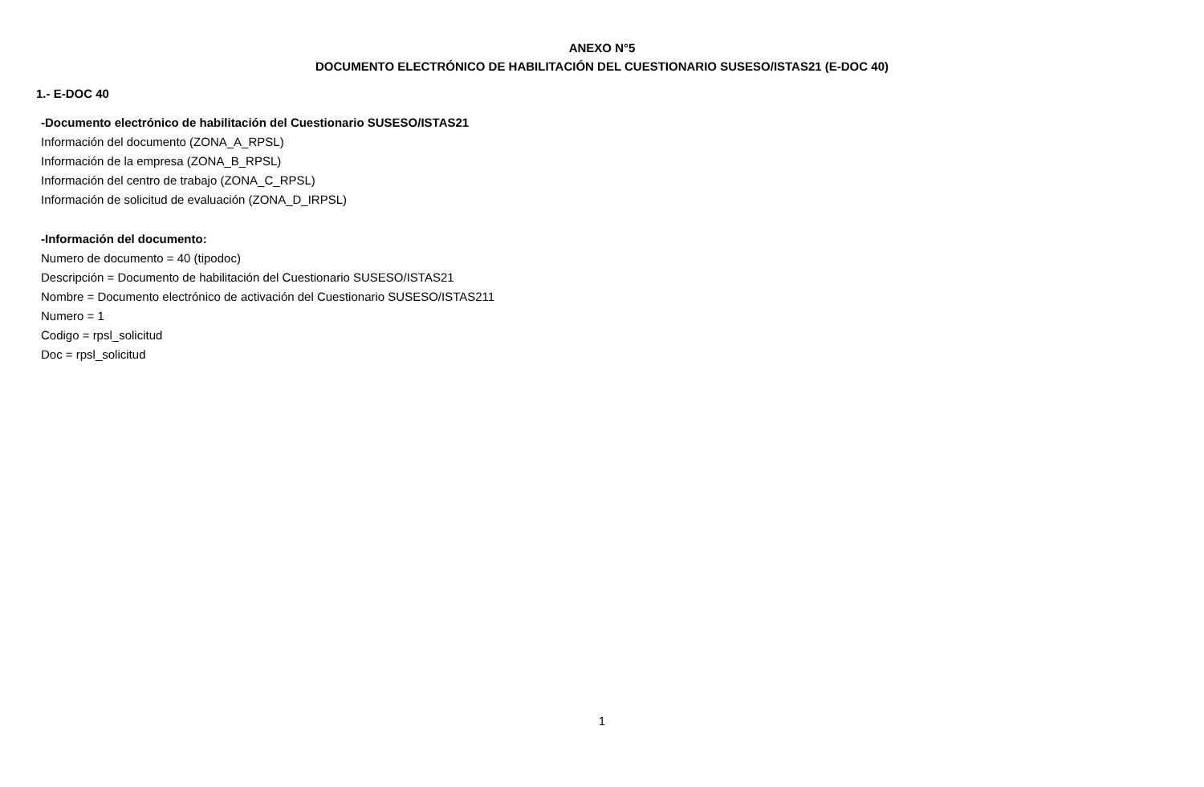ANEXO N°5
DOCUMENTO ELECTRÓNICO DE HABILITACIÓN DEL CUESTIONARIO SUSESO/ISTAS21 (E-DOC 40)
1.- E-DOC 40
-Documento electrónico de habilitación del Cuestionario SUSESO/ISTAS21
Información del documento (ZONA_A_RPSL)
Información de la empresa (ZONA_B_RPSL)
Información del centro de trabajo (ZONA_C_RPSL)
Información de solicitud de evaluación (ZONA_D_IRPSL)
-Información del documento:
Numero de documento = 40 (tipodoc)
Descripción = Documento de habilitación del Cuestionario SUSESO/ISTAS21
Nombre = Documento electrónico de activación del Cuestionario SUSESO/ISTAS211
Numero = 1
Codigo = rpsl_solicitud
Doc = rpsl_solicitud
1